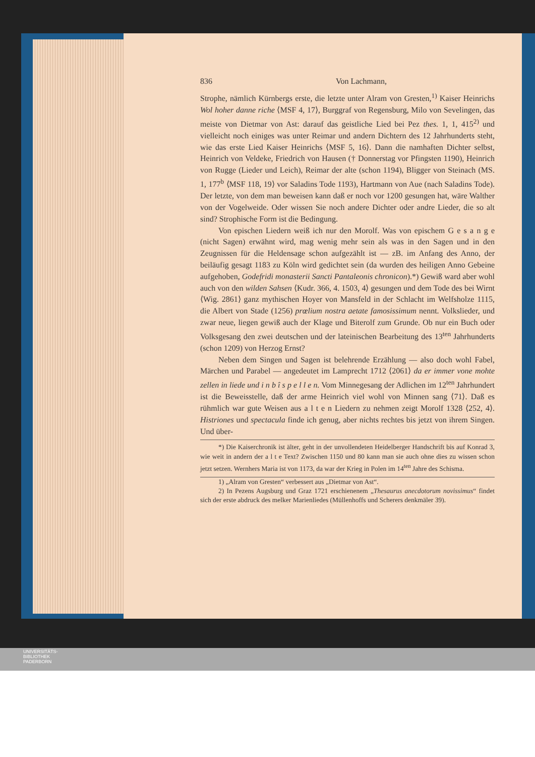836 Von Lachmann,
Strophe, nämlich Kürnbergs erste, die letzte unter Alram von Gresten,<sup>1)</sup> Kaiser Heinrichs Wol hoher danne riche ⟨MSF 4, 17⟩, Burggraf von Regensburg, Milo von Sevelingen, das meiste von Dietmar von Ast: darauf das geistliche Lied bei Pez thes. 1, 1, 415<sup>2)</sup> und vielleicht noch einiges was unter Reimar und andern Dichtern des 12 Jahrhunderts steht, wie das erste Lied Kaiser Heinrichs ⟨MSF 5, 16⟩. Dann die namhaften Dichter selbst, Heinrich von Veldeke, Friedrich von Hausen († Donnerstag vor Pfingsten 1190), Heinrich von Rugge (Lieder und Leich), Reimar der alte (schon 1194), Bligger von Steinach (MS. 1, 177<sup>b</sup> ⟨MSF 118, 19⟩ vor Saladins Tode 1193), Hartmann von Aue (nach Saladins Tode). Der letzte, von dem man beweisen kann daß er noch vor 1200 gesungen hat, wäre Walther von der Vogelweide. Oder wissen Sie noch andere Dichter oder andre Lieder, die so alt sind? Strophische Form ist die Bedingung.
Von epischen Liedern weiß ich nur den Morolf. Was von epischem G e s a n g e (nicht Sagen) erwähnt wird, mag wenig mehr sein als was in den Sagen und in den Zeugnissen für die Heldensage schon aufgezählt ist — zB. im Anfang des Anno, der beiläufig gesagt 1183 zu Köln wird gedichtet sein (da wurden des heiligen Anno Gebeine aufgehoben, Godefridi monasterii Sancti Pantaleonis chronicon).*) Gewiß ward aber wohl auch von den wilden Sahsen ⟨Kudr. 366, 4. 1503, 4⟩ gesungen und dem Tode des bei Wirnt ⟨Wig. 2861⟩ ganz mythischen Hoyer von Mansfeld in der Schlacht im Welfsholze 1115, die Albert von Stade (1256) prœlium nostra aetate famosissimum nennt. Volkslieder, und zwar neue, liegen gewiß auch der Klage und Biterolf zum Grunde. Ob nur ein Buch oder Volksgesang den zwei deutschen und der lateinischen Bearbeitung des 13<sup>ten</sup> Jahrhunderts (schon 1209) von Herzog Ernst?
Neben dem Singen und Sagen ist belehrende Erzählung — also doch wohl Fabel, Märchen und Parabel — angedeutet im Lamprecht 1712 ⟨2061⟩ da er immer vone mohte zellen in liede und i n b î s p e l l e n. Vom Minnegesang der Adlichen im 12<sup>ten</sup> Jahrhundert ist die Beweisstelle, daß der arme Heinrich viel wohl von Minnen sang ⟨71⟩. Daß es rühmlich war gute Weisen aus a l t e n Liedern zu nehmen zeigt Morolf 1328 ⟨252, 4⟩. Histriones und spectacula finde ich genug, aber nichts rechtes bis jetzt von ihrem Singen. Und über-
*) Die Kaiserchronik ist älter, geht in der unvollendeten Heidelberger Handschrift bis auf Konrad 3, wie weit in andern der a l t e Text? Zwischen 1150 und 80 kann man sie auch ohne dies zu wissen schon jetzt setzen. Wernhers Maria ist von 1173, da war der Krieg in Polen im 14<sup>ten</sup> Jahre des Schisma.
1) „Alram von Gresten“ verbessert aus „Dietmar von Ast“.
2) In Pezens Augsburg und Graz 1721 erschienenem „Thesaurus anecdotorum novissimus“ findet sich der erste abdruck des melker Marienliedes (Müllenhoffs und Scherers denkmäler 39).
UNIVERSITÄTS-
BIBLIOTHEK
PADERBORN